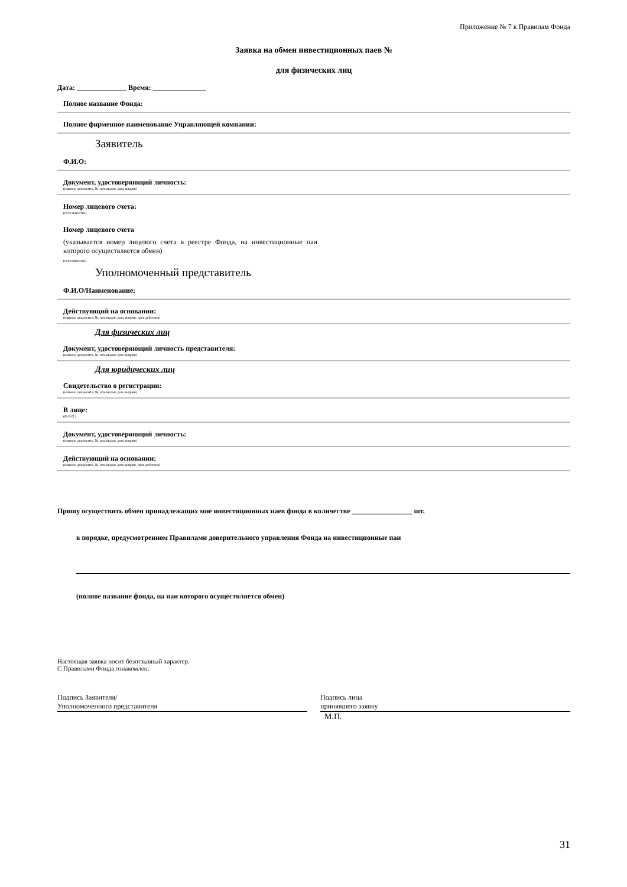Приложение № 7 к Правилам Фонда
Заявка на обмен инвестиционных паев №
для физических лиц
Дата: ______________ Время: _______________
Полное название Фонда:
Полное фирменное наименование Управляющей компании:
Заявитель
Ф.И.О:
Документ, удостоверяющий личность:
(наимен. документа, №, кем выдан, дата выдачи)
Номер лицевого счета:
(если известен)
Номер лицевого счета
(указывается номер лицевого счета в реестре Фонда, на инвестиционные паи которого осуществляется обмен)
(если известен)
Уполномоченный представитель
Ф.И.О/Наименование:
Действующий на основании:
(наимен. документа, №, кем выдан, дата выдачи, срок действия)
Для физических лиц
Документ, удостоверяющий личность представителя:
(наимен. документа, №, кем выдан, дата выдачи)
Для юридических лиц
Свидетельство о регистрации:
(наимен. документа, №, кем выдан, дата выдачи)
В лице:
(Ф.И.О.)
Документ, удостоверяющий личность:
(наимен. документа, №, кем выдан, дата выдачи)
Действующий на основании:
(наимен. документа, №, кем выдан, дата выдачи, срок действия)
Прошу осуществить обмен принадлежащих мне инвестиционных паев фонда в количестве _________________ шт.
в порядке, предусмотренном Правилами доверительного управления Фонда на инвестиционные паи
(полное название фонда, на паи которого осуществляется обмен)
Настоящая заявка носит безотзывный характер.
С Правилами Фонда ознакомлен.
Подпись Заявителя/
Уполномоченного представителя
Подпись лица
принявшего заявку
М.П.
31